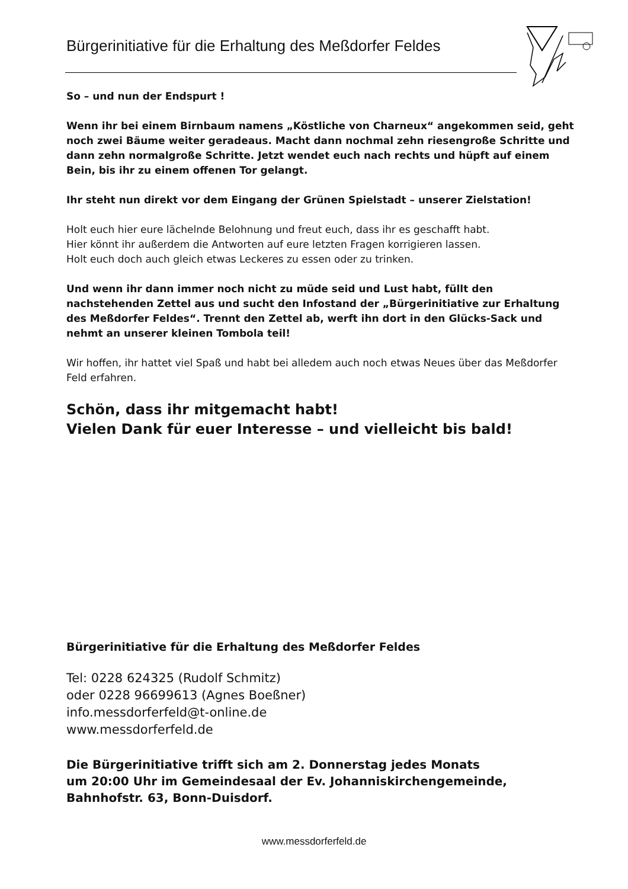Bürgerinitiative für die Erhaltung des Meßdorfer Feldes
So – und nun der Endspurt !
Wenn ihr bei einem Birnbaum namens „Köstliche von Charneux“ angekommen seid, geht noch zwei Bäume weiter geradeaus. Macht dann nochmal zehn riesengroße Schritte und dann zehn normalgroße Schritte. Jetzt wendet euch nach rechts und hüpft auf einem Bein, bis ihr zu einem offenen Tor gelangt.
Ihr steht nun direkt vor dem Eingang der Grünen Spielstadt – unserer Zielstation!
Holt euch hier eure lächelnde Belohnung und freut euch, dass ihr es geschafft habt.
Hier könnt ihr außerdem die Antworten auf eure letzten Fragen korrigieren lassen.
Holt euch doch auch gleich etwas Leckeres zu essen oder zu trinken.
Und wenn ihr dann immer noch nicht zu müde seid und Lust habt, füllt den nachstehenden Zettel aus und sucht den Infostand der „Bürgerinitiative zur Erhaltung des Meßdorfer Feldes“. Trennt den Zettel ab, werft ihn dort in den Glücks-Sack und nehmt an unserer kleinen Tombola teil!
Wir hoffen, ihr hattet viel Spaß und habt bei alledem auch noch etwas Neues über das Meßdorfer Feld erfahren.
Schön, dass ihr mitgemacht habt!
Vielen Dank für euer Interesse – und vielleicht bis bald!
Bürgerinitiative für die Erhaltung des Meßdorfer Feldes
Tel: 0228 624325 (Rudolf Schmitz)
oder 0228 96699613 (Agnes Boeßner)
info.messdorferfeld@t-online.de
www.messdorferfeld.de
Die Bürgerinitiative trifft sich am 2. Donnerstag jedes Monats
um 20:00 Uhr im Gemeindesaal der Ev. Johanniskirchengemeinde,
Bahnhofstr. 63, Bonn-Duisdorf.
www.messdorferfeld.de